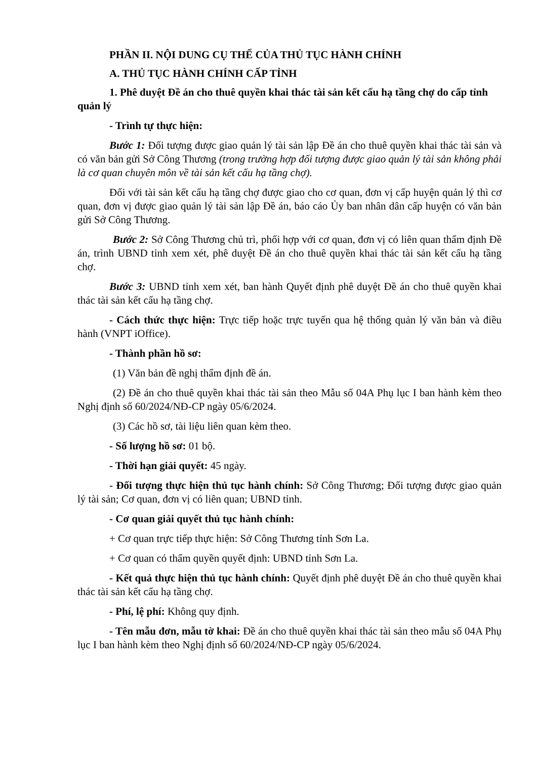PHẦN II. NỘI DUNG CỤ THỂ CỦA THỦ TỤC HÀNH CHÍNH
A. THỦ TỤC HÀNH CHÍNH CẤP TỈNH
1. Phê duyệt Đề án cho thuê quyền khai thác tài sản kết cấu hạ tầng chợ do cấp tỉnh quản lý
- Trình tự thực hiện:
Bước 1: Đối tượng được giao quản lý tài sản lập Đề án cho thuê quyền khai thác tài sản và có văn bản gửi Sở Công Thương (trong trường hợp đối tượng được giao quản lý tài sản không phải là cơ quan chuyên môn về tài sản kết cấu hạ tầng chợ).
Đối với tài sản kết cấu hạ tầng chợ được giao cho cơ quan, đơn vị cấp huyện quản lý thì cơ quan, đơn vị được giao quản lý tài sản lập Đề án, báo cáo Ủy ban nhân dân cấp huyện có văn bản gửi Sở Công Thương.
Bước 2: Sở Công Thương chủ trì, phối hợp với cơ quan, đơn vị có liên quan thẩm định Đề án, trình UBND tỉnh xem xét, phê duyệt Đề án cho thuê quyền khai thác tài sản kết cấu hạ tầng chợ.
Bước 3: UBND tỉnh xem xét, ban hành Quyết định phê duyệt Đề án cho thuê quyền khai thác tài sản kết cấu hạ tầng chợ.
- Cách thức thực hiện: Trực tiếp hoặc trực tuyến qua hệ thống quản lý văn bản và điều hành (VNPT iOffice).
- Thành phần hồ sơ:
(1) Văn bản đề nghị thẩm định đề án.
(2) Đề án cho thuê quyền khai thác tài sản theo Mẫu số 04A Phụ lục I ban hành kèm theo Nghị định số 60/2024/NĐ-CP ngày 05/6/2024.
(3) Các hồ sơ, tài liệu liên quan kèm theo.
- Số lượng hồ sơ: 01 bộ.
- Thời hạn giải quyết: 45 ngày.
- Đối tượng thực hiện thủ tục hành chính: Sở Công Thương; Đối tượng được giao quản lý tài sản; Cơ quan, đơn vị có liên quan; UBND tỉnh.
- Cơ quan giải quyết thủ tục hành chính:
+ Cơ quan trực tiếp thực hiện: Sở Công Thương tỉnh Sơn La.
+ Cơ quan có thẩm quyền quyết định: UBND tỉnh Sơn La.
- Kết quả thực hiện thủ tục hành chính: Quyết định phê duyệt Đề án cho thuê quyền khai thác tài sản kết cấu hạ tầng chợ.
- Phí, lệ phí: Không quy định.
- Tên mẫu đơn, mẫu tờ khai: Đề án cho thuê quyền khai thác tài sản theo mẫu số 04A Phụ lục I ban hành kèm theo Nghị định số 60/2024/NĐ-CP ngày 05/6/2024.